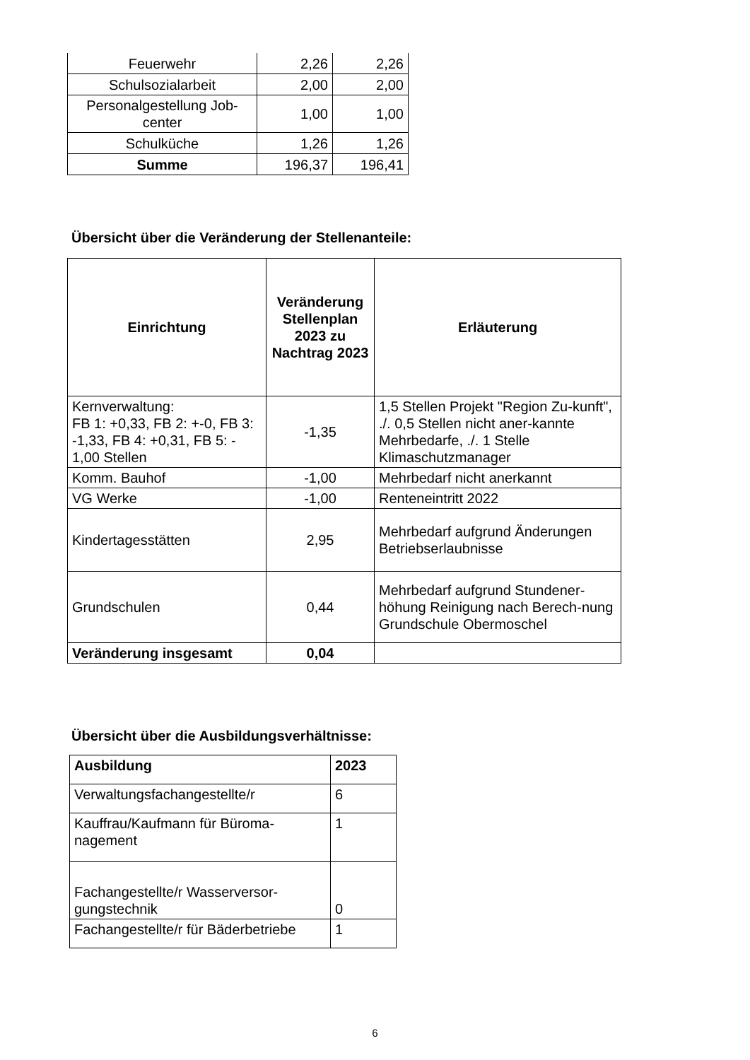| Feuerwehr | 2,26 | 2,26 |
| Schulsozialarbeit | 2,00 | 2,00 |
| Personalgestellung Job- center | 1,00 | 1,00 |
| Schulküche | 1,26 | 1,26 |
| Summe | 196,37 | 196,41 |
Übersicht über die Veränderung der Stellenanteile:
| Einrichtung | Veränderung Stellenplan 2023 zu Nachtrag 2023 | Erläuterung |
| --- | --- | --- |
| Kernverwaltung: FB 1: +0,33, FB 2: +-0, FB 3: -1,33, FB 4: +0,31, FB 5: - 1,00 Stellen | -1,35 | 1,5 Stellen Projekt "Region Zu-kunft", ./. 0,5 Stellen nicht aner-kannte Mehrbedarfe, ./. 1 Stelle Klimaschutzmanager |
| Komm. Bauhof | -1,00 | Mehrbedarf nicht anerkannt |
| VG Werke | -1,00 | Renteneintritt 2022 |
| Kindertagesstätten | 2,95 | Mehrbedarf aufgrund Änderungen Betriebserlaubnisse |
| Grundschulen | 0,44 | Mehrbedarf aufgrund Stundener-höhung Reinigung nach Berech-nung Grundschule Obermoschel |
| Veränderung insgesamt | 0,04 | |
Übersicht über die Ausbildungsverhältnisse:
| Ausbildung | 2023 |
| --- | --- |
| Verwaltungsfachangestellte/r | 6 |
| Kauffrau/Kaufmann für Büroma- nagement | 1 |
| Fachangestellte/r Wasserversor- gungstechnik | 0 |
| Fachangestellte/r für Bäderbetriebe | 1 |
6